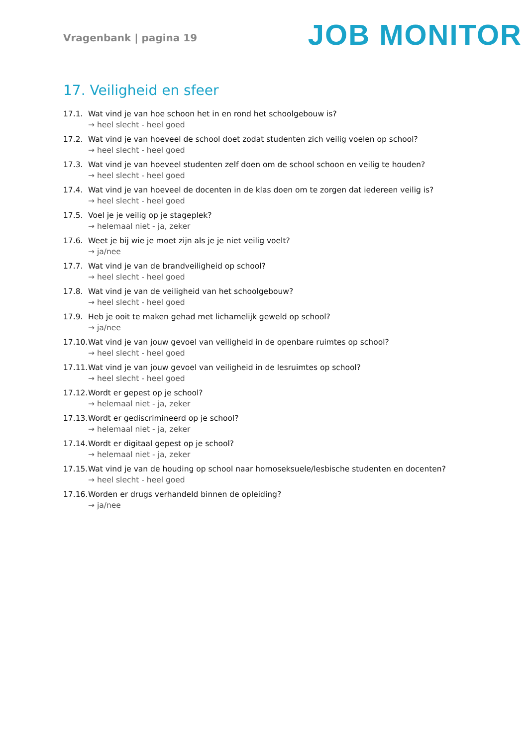Vragenbank | pagina 19
JOB MONITOR
17. Veiligheid en sfeer
17.1. Wat vind je van hoe schoon het in en rond het schoolgebouw is?
→ heel slecht - heel goed
17.2. Wat vind je van hoeveel de school doet zodat studenten zich veilig voelen op school?
→ heel slecht - heel goed
17.3. Wat vind je van hoeveel studenten zelf doen om de school schoon en veilig te houden?
→ heel slecht - heel goed
17.4. Wat vind je van hoeveel de docenten in de klas doen om te zorgen dat iedereen veilig is?
→ heel slecht - heel goed
17.5. Voel je je veilig op je stageplek?
→ helemaal niet - ja, zeker
17.6. Weet je bij wie je moet zijn als je je niet veilig voelt?
→ ja/nee
17.7. Wat vind je van de brandveiligheid op school?
→ heel slecht - heel goed
17.8. Wat vind je van de veiligheid van het schoolgebouw?
→ heel slecht - heel goed
17.9. Heb je ooit te maken gehad met lichamelijk geweld op school?
→ ja/nee
17.10. Wat vind je van jouw gevoel van veiligheid in de openbare ruimtes op school?
→ heel slecht - heel goed
17.11. Wat vind je van jouw gevoel van veiligheid in de lesruimtes op school?
→ heel slecht - heel goed
17.12. Wordt er gepest op je school?
→ helemaal niet - ja, zeker
17.13. Wordt er gediscrimineerd op je school?
→ helemaal niet - ja, zeker
17.14. Wordt er digitaal gepest op je school?
→ helemaal niet - ja, zeker
17.15. Wat vind je van de houding op school naar homoseksuele/lesbische studenten en docenten?
→ heel slecht - heel goed
17.16. Worden er drugs verhandeld binnen de opleiding?
→ ja/nee